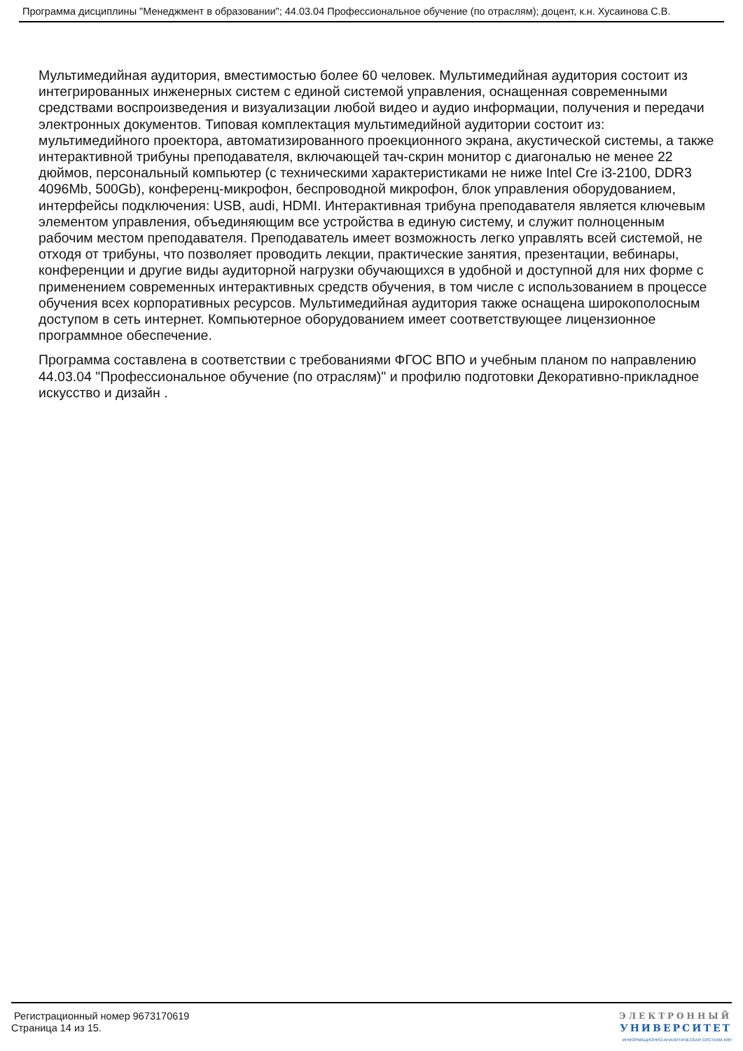Программа дисциплины "Менеджмент в образовании"; 44.03.04 Профессиональное обучение (по отраслям); доцент, к.н. Хусаинова С.В.
Мультимедийная аудитория, вместимостью более 60 человек. Мультимедийная аудитория состоит из интегрированных инженерных систем с единой системой управления, оснащенная современными средствами воспроизведения и визуализации любой видео и аудио информации, получения и передачи электронных документов. Типовая комплектация мультимедийной аудитории состоит из: мультимедийного проектора, автоматизированного проекционного экрана, акустической системы, а также интерактивной трибуны преподавателя, включающей тач-скрин монитор с диагональю не менее 22 дюймов, персональный компьютер (с техническими характеристиками не ниже Intel Cre i3-2100, DDR3 4096Mb, 500Gb), конференц-микрофон, беспроводной микрофон, блок управления оборудованием, интерфейсы подключения: USB, audi, HDMI. Интерактивная трибуна преподавателя является ключевым элементом управления, объединяющим все устройства в единую систему, и служит полноценным рабочим местом преподавателя. Преподаватель имеет возможность легко управлять всей системой, не отходя от трибуны, что позволяет проводить лекции, практические занятия, презентации, вебинары, конференции и другие виды аудиторной нагрузки обучающихся в удобной и доступной для них форме с применением современных интерактивных средств обучения, в том числе с использованием в процессе обучения всех корпоративных ресурсов. Мультимедийная аудитория также оснащена широкополосным доступом в сеть интернет. Компьютерное оборудованием имеет соответствующее лицензионное программное обеспечение.
Программа составлена в соответствии с требованиями ФГОС ВПО и учебным планом по направлению 44.03.04 "Профессиональное обучение (по отраслям)" и профилю подготовки Декоративно-прикладное искусство и дизайн .
Регистрационный номер 9673170619
Страница 14 из 15.
ЭЛЕКТРОННЫЙ
УНИВЕРСИТЕТ
ИНФОРМАЦИОННО-АНАЛИТИЧЕСКАЯ СИСТЕМА КФУ